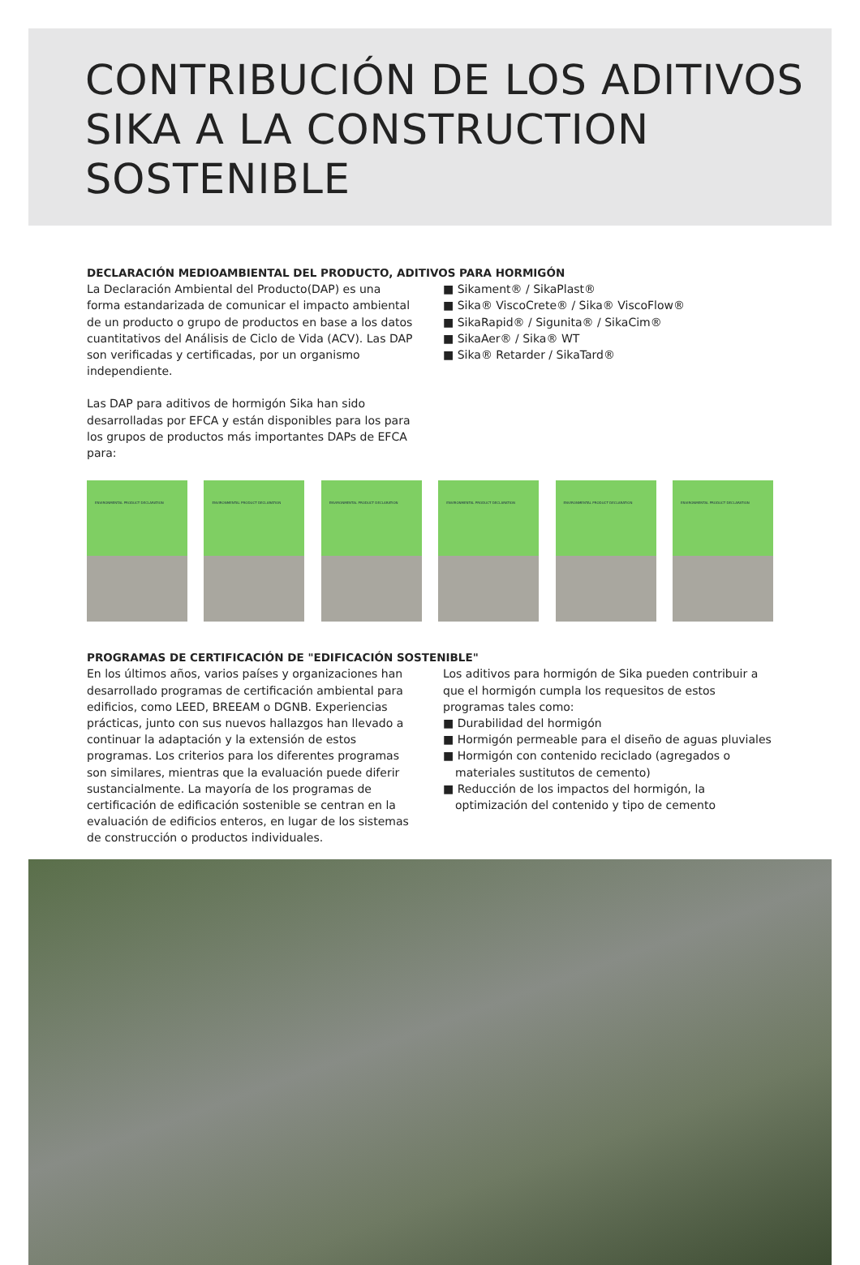CONTRIBUCIÓN DE LOS ADITIVOS
SIKA A LA CONSTRUCTION
SOSTENIBLE
DECLARACIÓN MEDIOAMBIENTAL DEL PRODUCTO, ADITIVOS PARA HORMIGÓN
La Declaración Ambiental del Producto(DAP) es una forma estandarizada de comunicar el impacto ambiental de un producto o grupo de productos en base a los datos cuantitativos del Análisis de Ciclo de Vida (ACV). Las DAP son verificadas y certificadas, por un organismo independiente.
Las DAP para aditivos de hormigón Sika han sido desarrolladas por EFCA y están disponibles para los para los grupos de productos más importantes DAPs de EFCA para:
■ Sikament® / SikaPlast®
■ Sika® ViscoCrete® / Sika® ViscoFlow®
■ SikaRapid® / Sigunita® / SikaCim®
■ SikaAer® / Sika® WT
■ Sika® Retarder / SikaTard®
ENVIRONMENTAL PRODUCT DECLARATION
ENVIRONMENTAL PRODUCT DECLARATION
ENVIRONMENTAL PRODUCT DECLARATION
ENVIRONMENTAL PRODUCT DECLARATION
ENVIRONMENTAL PRODUCT DECLARATION
ENVIRONMENTAL PRODUCT DECLARATION
PROGRAMAS DE CERTIFICACIÓN DE "EDIFICACIÓN SOSTENIBLE"
En los últimos años, varios países y organizaciones han desarrollado programas de certificación ambiental para edificios, como LEED, BREEAM o DGNB. Experiencias prácticas, junto con sus nuevos hallazgos han llevado a continuar la adaptación y la extensión de estos programas. Los criterios para los diferentes programas son similares, mientras que la evaluación puede diferir sustancialmente. La mayoría de los programas de certificación de edificación sostenible se centran en la evaluación de edificios enteros, en lugar de los sistemas de construcción o productos individuales.
Los aditivos para hormigón de Sika pueden contribuir a que el hormigón cumpla los requesitos de estos programas tales como:
■ Durabilidad del hormigón
■ Hormigón permeable para el diseño de aguas pluviales
■ Hormigón con contenido reciclado (agregados o materiales sustitutos de cemento)
■ Reducción de los impactos del hormigón, la optimización del contenido y tipo de cemento